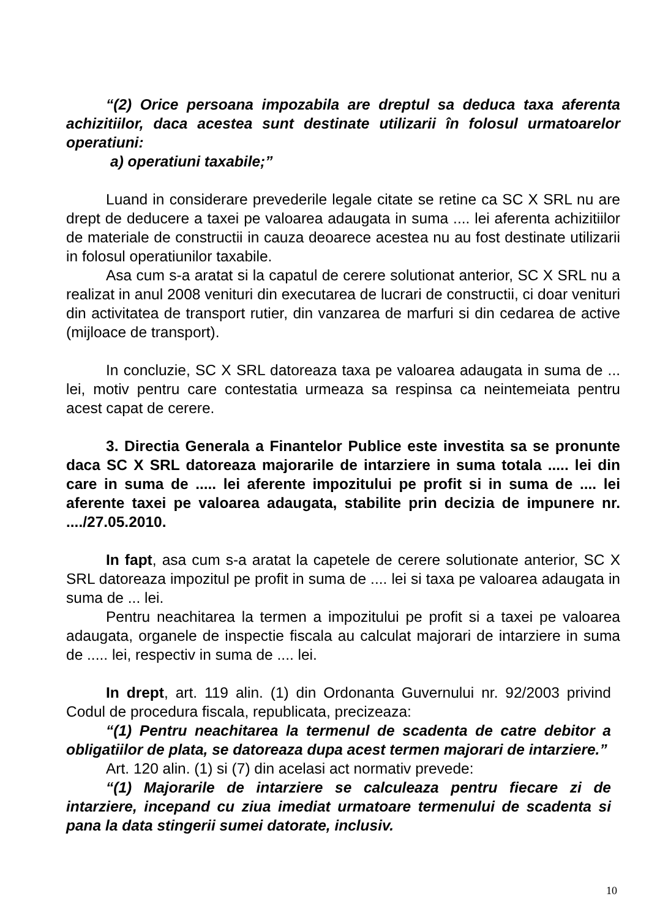“(2) Orice persoana impozabila are dreptul sa deduca taxa aferenta achizitiilor, daca acestea sunt destinate utilizarii în folosul urmatoarelor operatiuni:
a) operatiuni taxabile;”
Luand in considerare prevederile legale citate se retine ca SC X SRL nu are drept de deducere a taxei pe valoarea adaugata in suma .... lei aferenta achizitiilor de materiale de constructii in cauza deoarece acestea nu au fost destinate utilizarii in folosul operatiunilor taxabile.
Asa cum s-a aratat si la capatul de cerere solutionat anterior, SC X SRL nu a realizat in anul 2008 venituri din executarea de lucrari de constructii, ci doar venituri din activitatea de transport rutier, din vanzarea de marfuri si din cedarea de active (mijloace de transport).
In concluzie, SC X SRL datoreaza taxa pe valoarea adaugata in suma de ... lei, motiv pentru care contestatia urmeaza sa respinsa ca neintemeiata pentru acest capat de cerere.
3. Directia Generala a Finantelor Publice este investita sa se pronunte daca SC X SRL datoreaza majorarile de intarziere in suma totala ..... lei din care in suma de ..... lei aferente impozitului pe profit si in suma de .... lei aferente taxei pe valoarea adaugata, stabilite prin decizia de impunere nr. ..../27.05.2010.
In fapt, asa cum s-a aratat la capetele de cerere solutionate anterior, SC X SRL datoreaza impozitul pe profit in suma de .... lei si taxa pe valoarea adaugata in suma de ... lei.
Pentru neachitarea la termen a impozitului pe profit si a taxei pe valoarea adaugata, organele de inspectie fiscala au calculat majorari de intarziere in suma de ..... lei, respectiv in suma de .... lei.
In drept, art. 119 alin. (1) din Ordonanta Guvernului nr. 92/2003 privind Codul de procedura fiscala, republicata, precizeaza:
“(1) Pentru neachitarea la termenul de scadenta de catre debitor a obligatiilor de plata, se datoreaza dupa acest termen majorari de intarziere.”
Art. 120 alin. (1) si (7) din acelasi act normativ prevede:
“(1) Majorarile de intarziere se calculeaza pentru fiecare zi de intarziere, incepand cu ziua imediat urmatoare termenului de scadenta si pana la data stingerii sumei datorate, inclusiv.
10